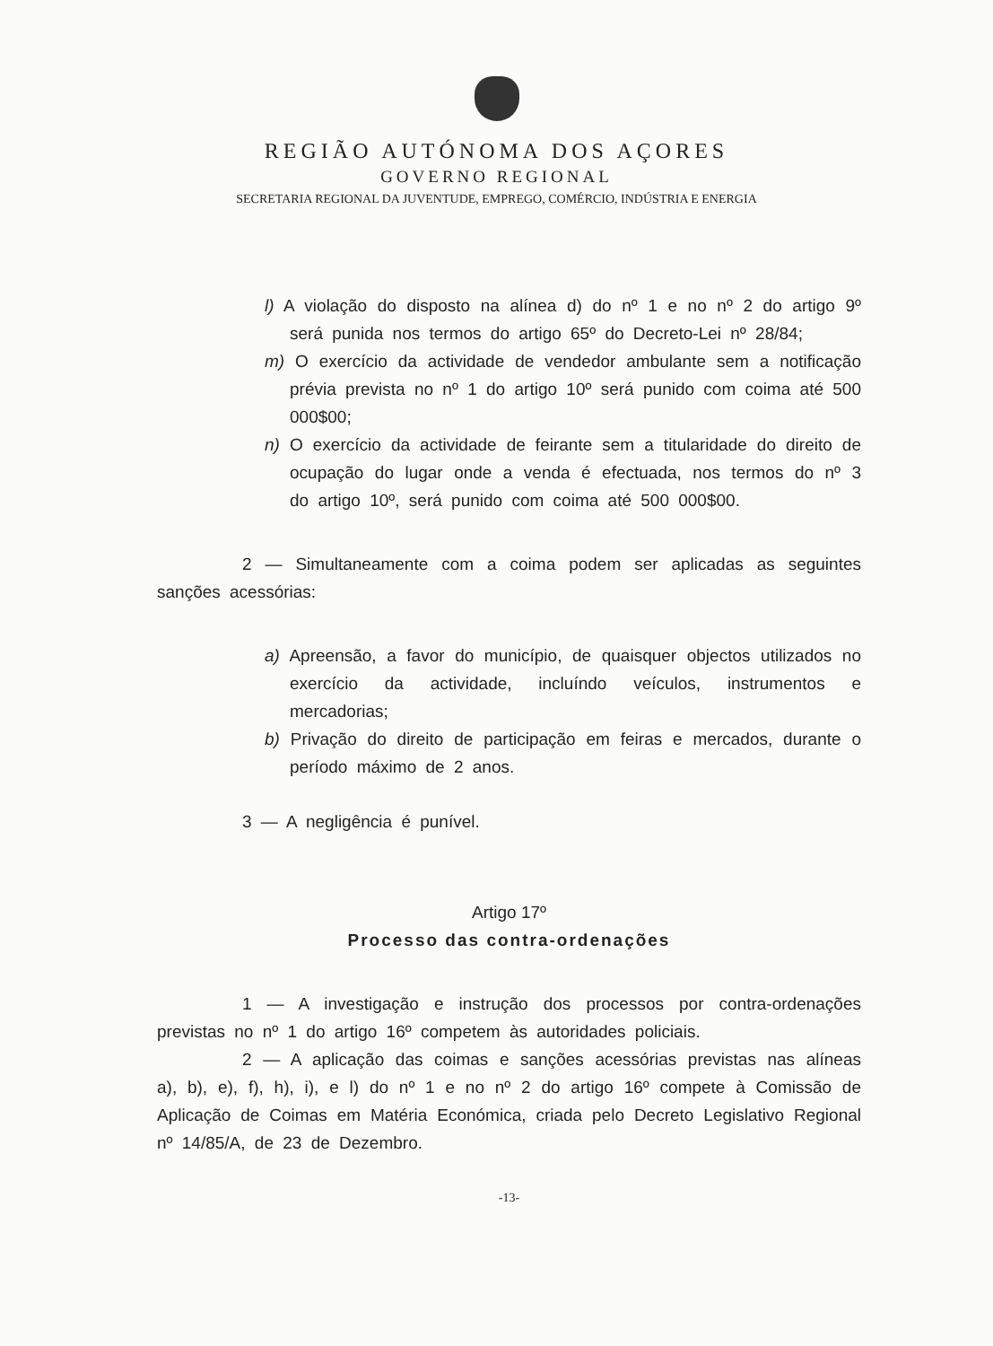REGIÃO AUTÓNOMA DOS AÇORES
GOVERNO REGIONAL
SECRETARIA REGIONAL DA JUVENTUDE, EMPREGO, COMÉRCIO, INDÚSTRIA E ENERGIA
l) A violação do disposto na alínea d) do nº 1 e no nº 2 do artigo 9º será punida nos termos do artigo 65º do Decreto-Lei nº 28/84;
m) O exercício da actividade de vendedor ambulante sem a notificação prévia prevista no nº 1 do artigo 10º será punido com coima até 500 000$00;
n) O exercício da actividade de feirante sem a titularidade do direito de ocupação do lugar onde a venda é efectuada, nos termos do nº 3 do artigo 10º, será punido com coima até 500 000$00.
2 — Simultaneamente com a coima podem ser aplicadas as seguintes sanções acessórias:
a) Apreensão, a favor do município, de quaisquer objectos utilizados no exercício da actividade, incluíndo veículos, instrumentos e mercadorias;
b) Privação do direito de participação em feiras e mercados, durante o período máximo de 2 anos.
3 — A negligência é punível.
Artigo 17º
Processo das contra-ordenações
1 — A investigação e instrução dos processos por contra-ordenações previstas no nº 1 do artigo 16º competem às autoridades policiais.
2 — A aplicação das coimas e sanções acessórias previstas nas alíneas a), b), e), f), h), i), e l) do nº 1 e no nº 2 do artigo 16º compete à Comissão de Aplicação de Coimas em Matéria Económica, criada pelo Decreto Legislativo Regional nº 14/85/A, de 23 de Dezembro.
-13-